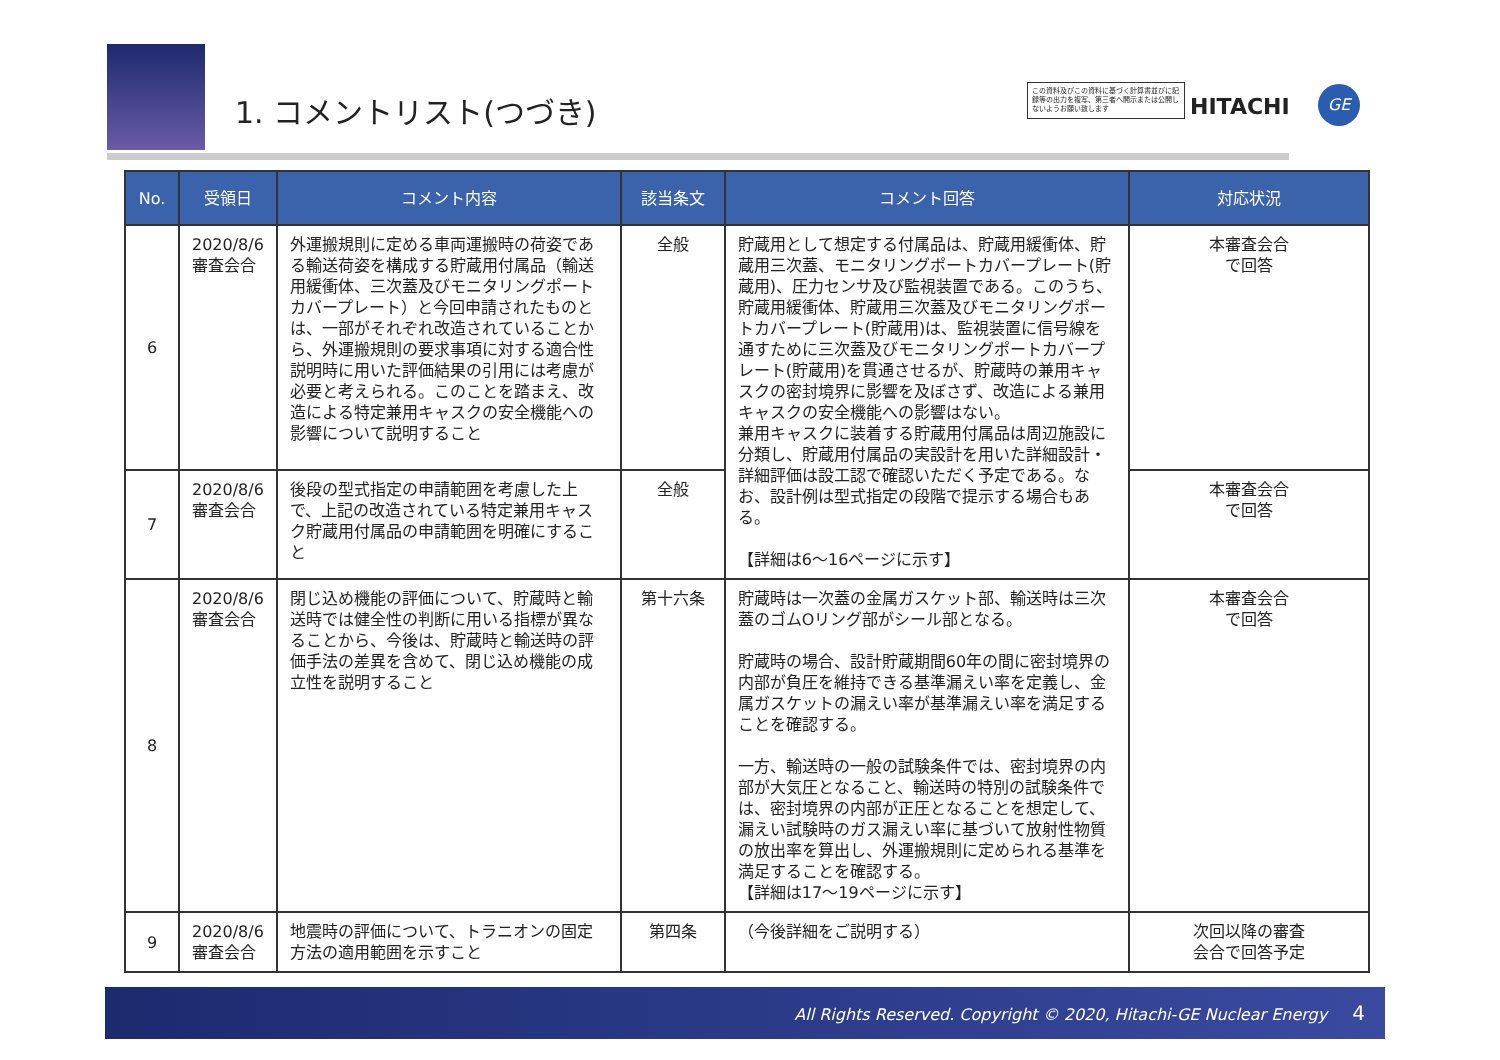1. コメントリスト(つづき)
この資料及びこの資料に基づく計算書並びに記録等の出力を複写、第三者へ開示または公開しないようお願い致します
HITACHI
GE
| No. | 受領日 | コメント内容 | 該当条文 | コメント回答 | 対応状況 |
| --- | --- | --- | --- | --- | --- |
| 6 | 2020/8/6 審査会合 | 外運搬規則に定める車両運搬時の荷姿である輸送荷姿を構成する貯蔵用付属品（輸送用緩衝体、三次蓋及びモニタリングポートカバープレート）と今回申請されたものとは、一部がそれぞれ改造されていることから、外運搬規則の要求事項に対する適合性説明時に用いた評価結果の引用には考慮が必要と考えられる。このことを踏まえ、改造による特定兼用キャスクの安全機能への影響について説明すること | 全般 | 貯蔵用として想定する付属品は、貯蔵用緩衝体、貯蔵用三次蓋、モニタリングポートカバープレート(貯蔵用)、圧力センサ及び監視装置である。このうち、貯蔵用緩衝体、貯蔵用三次蓋及びモニタリングポートカバープレート(貯蔵用)は、監視装置に信号線を通すために三次蓋及びモニタリングポートカバープレート(貯蔵用)を貫通させるが、貯蔵時の兼用キャスクの密封境界に影響を及ぼさず、改造による兼用キャスクの安全機能への影響はない。 兼用キャスクに装着する貯蔵用付属品は周辺施設に分類し、貯蔵用付属品の実設計を用いた詳細設計・詳細評価は設工認で確認いただく予定である。なお、設計例は型式指定の段階で提示する場合もある。 【詳細は6～16ページに示す】 | 本審査会合 で回答 |
| 7 | 2020/8/6 審査会合 | 後段の型式指定の申請範囲を考慮した上で、上記の改造されている特定兼用キャスク貯蔵用付属品の申請範囲を明確にすること | 全般 | | 本審査会合 で回答 |
| 8 | 2020/8/6 審査会合 | 閉じ込め機能の評価について、貯蔵時と輸送時では健全性の判断に用いる指標が異なることから、今後は、貯蔵時と輸送時の評価手法の差異を含めて、閉じ込め機能の成立性を説明すること | 第十六条 | 貯蔵時は一次蓋の金属ガスケット部、輸送時は三次蓋のゴムOリング部がシール部となる。 貯蔵時の場合、設計貯蔵期間60年の間に密封境界の内部が負圧を維持できる基準漏えい率を定義し、金属ガスケットの漏えい率が基準漏えい率を満足することを確認する。 一方、輸送時の一般の試験条件では、密封境界の内部が大気圧となること、輸送時の特別の試験条件では、密封境界の内部が正圧となることを想定して、漏えい試験時のガス漏えい率に基づいて放射性物質の放出率を算出し、外運搬規則に定められる基準を満足することを確認する。 【詳細は17～19ページに示す】 | 本審査会合 で回答 |
| 9 | 2020/8/6 審査会合 | 地震時の評価について、トラニオンの固定方法の適用範囲を示すこと | 第四条 | （今後詳細をご説明する） | 次回以降の審査 会合で回答予定 |
All Rights Reserved. Copyright © 2020, Hitachi-GE Nuclear Energy 4